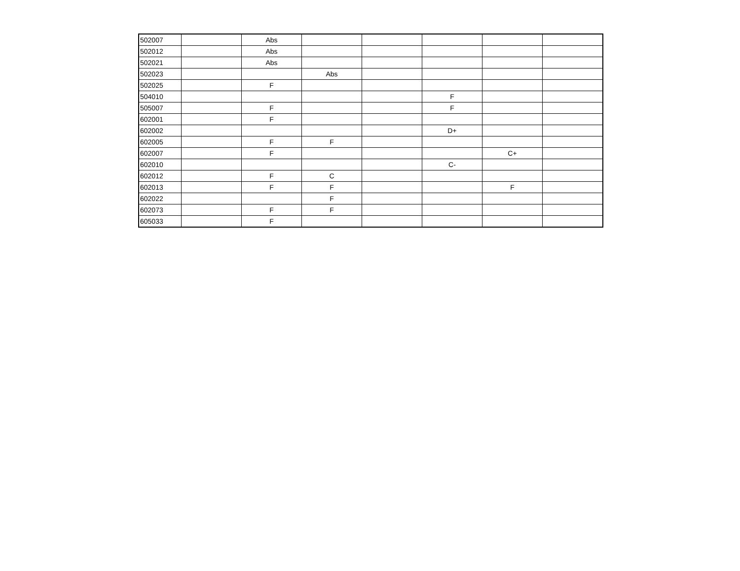| 502007 | | Abs | | | | | |
| 502012 | | Abs | | | | | |
| 502021 | | Abs | | | | | |
| 502023 | | | Abs | | | | |
| 502025 | | F | | | | | |
| 504010 | | | | | F | | |
| 505007 | | F | | | F | | |
| 602001 | | F | | | | | |
| 602002 | | | | | D+ | | |
| 602005 | | F | F | | | | |
| 602007 | | F | | | | C+ | |
| 602010 | | | | | C- | | |
| 602012 | | F | C | | | | |
| 602013 | | F | F | | | F | |
| 602022 | | | F | | | | |
| 602073 | | F | F | | | | |
| 605033 | | F | | | | | |